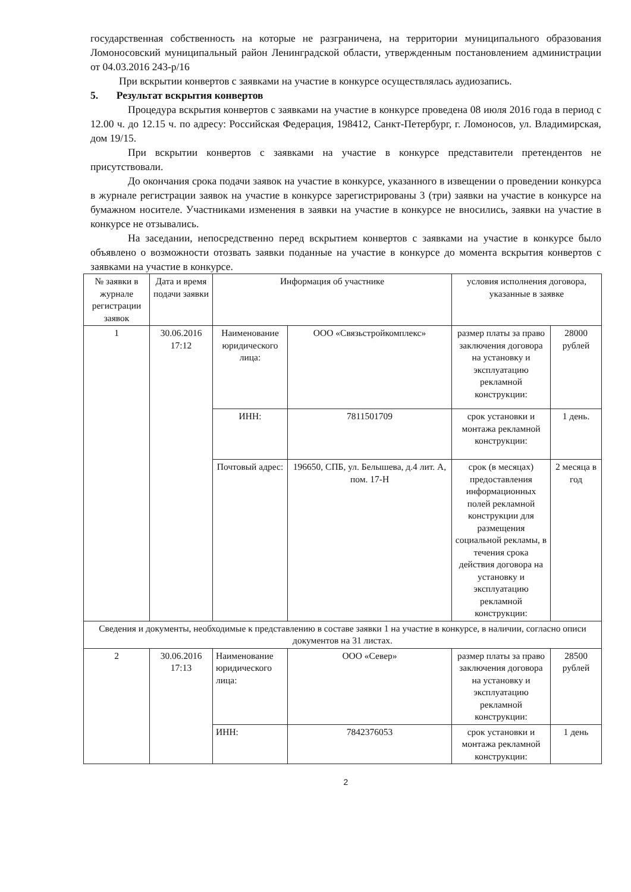государственная собственность на которые не разграничена, на территории муниципального образования Ломоносовский муниципальный район Ленинградской области, утвержденным постановлением администрации от 04.03.2016 243-р/16
При вскрытии конвертов с заявками на участие в конкурсе осуществлялась аудиозапись.
5. Результат вскрытия конвертов
Процедура вскрытия конвертов с заявками на участие в конкурсе проведена 08 июля 2016 года в период с 12.00 ч. до 12.15 ч. по адресу: Российская Федерация, 198412, Санкт-Петербург, г. Ломоносов, ул. Владимирская, дом 19/15.
При вскрытии конвертов с заявками на участие в конкурсе пpедставители претендентов не присутствовали.
До окончания срока подачи заявок на участие в конкурсе, указанного в извещении о проведении конкурса в журнале регистрации заявок на участие в конкурсе зарегистрированы 3 (три) заявки на участие в конкурсе на бумажном носителе. Участниками изменения в заявки на участие в конкурсе не вносились, заявки на участие в конкурсе не отзывались.
На заседании, непосредственно перед вскрытием конвертов с заявками на участие в конкурсе было объявлено о возможности отозвать заявки поданные на участие в конкурсе до момента вскрытия конвертов с заявками на участие в конкурсе.
| № заявки в журнале регистрации заявок | Дата и время подачи заявки | Информация об участнике | | условия исполнения договора, указанные в заявке | |
| --- | --- | --- | --- | --- | --- |
| 1 | 30.06.2016 17:12 | Наименование юридического лица: | ООО «Связьстройкомплекс» | размер платы за право заключения договора на установку и эксплуатацию рекламной конструкции: | 28000 рублей |
| | | ИНН: | 7811501709 | срок установки и монтажа рекламной конструкции: | 1 день. |
| | | Почтовый адрес: | 196650, СПБ, ул. Белышева, д.4 лит. А, пом. 17-Н | срок (в месяцах) предоставления информационных полей рекламной конструкции для размещения социальной рекламы, в течения срока действия договора на установку и эксплуатацию рекламной конструкции: | 2 месяца в год |
| Сведения и документы, необходимые к представлению в составе заявки 1 на участие в конкурсе, в наличии, согласно описи документов на 31 листах. | | | | | |
| 2 | 30.06.2016 17:13 | Наименование юридического лица: | ООО «Север» | размер платы за право заключения договора на установку и эксплуатацию рекламной конструкции: | 28500 рублей |
| | | ИНН: | 7842376053 | срок установки и монтажа рекламной конструкции: | 1 день |
2